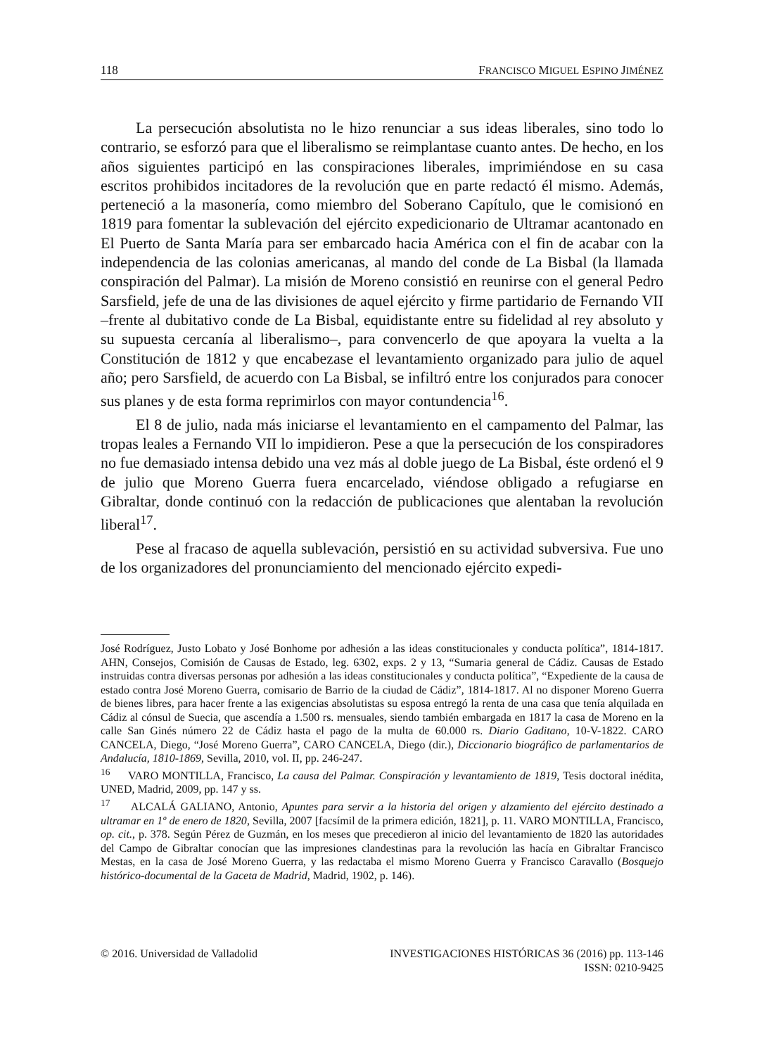118 FRANCISCO MIGUEL ESPINO JIMÉNEZ
La persecución absolutista no le hizo renunciar a sus ideas liberales, sino todo lo contrario, se esforzó para que el liberalismo se reimplantase cuanto antes. De hecho, en los años siguientes participó en las conspiraciones liberales, imprimiéndose en su casa escritos prohibidos incitadores de la revolución que en parte redactó él mismo. Además, perteneció a la masonería, como miembro del Soberano Capítulo, que le comisionó en 1819 para fomentar la sublevación del ejército expedicionario de Ultramar acantonado en El Puerto de Santa María para ser embarcado hacia América con el fin de acabar con la independencia de las colonias americanas, al mando del conde de La Bisbal (la llamada conspiración del Palmar). La misión de Moreno consistió en reunirse con el general Pedro Sarsfield, jefe de una de las divisiones de aquel ejército y firme partidario de Fernando VII –frente al dubitativo conde de La Bisbal, equidistante entre su fidelidad al rey absoluto y su supuesta cercanía al liberalismo–, para convencerlo de que apoyara la vuelta a la Constitución de 1812 y que encabezase el levantamiento organizado para julio de aquel año; pero Sarsfield, de acuerdo con La Bisbal, se infiltró entre los conjurados para conocer sus planes y de esta forma reprimirlos con mayor contundencia<sup>16</sup>.
El 8 de julio, nada más iniciarse el levantamiento en el campamento del Palmar, las tropas leales a Fernando VII lo impidieron. Pese a que la persecución de los conspiradores no fue demasiado intensa debido una vez más al doble juego de La Bisbal, éste ordenó el 9 de julio que Moreno Guerra fuera encarcelado, viéndose obligado a refugiarse en Gibraltar, donde continuó con la redacción de publicaciones que alentaban la revolución liberal<sup>17</sup>.
Pese al fracaso de aquella sublevación, persistió en su actividad subversiva. Fue uno de los organizadores del pronunciamiento del mencionado ejército expedi-
José Rodríguez, Justo Lobato y José Bonhome por adhesión a las ideas constitucionales y conducta política”, 1814-1817. AHN, Consejos, Comisión de Causas de Estado, leg. 6302, exps. 2 y 13, “Sumaria general de Cádiz. Causas de Estado instruidas contra diversas personas por adhesión a las ideas constitucionales y conducta política”, “Expediente de la causa de estado contra José Moreno Guerra, comisario de Barrio de la ciudad de Cádiz”, 1814-1817. Al no disponer Moreno Guerra de bienes libres, para hacer frente a las exigencias absolutistas su esposa entregó la renta de una casa que tenía alquilada en Cádiz al cónsul de Suecia, que ascendía a 1.500 rs. mensuales, siendo también embargada en 1817 la casa de Moreno en la calle San Ginés número 22 de Cádiz hasta el pago de la multa de 60.000 rs. Diario Gaditano, 10-V-1822. CARO CANCELA, Diego, “José Moreno Guerra”, CARO CANCELA, Diego (dir.), Diccionario biográfico de parlamentarios de Andalucía, 1810-1869, Sevilla, 2010, vol. II, pp. 246-247.
<sup>16</sup> VARO MONTILLA, Francisco, La causa del Palmar. Conspiración y levantamiento de 1819, Tesis doctoral inédita, UNED, Madrid, 2009, pp. 147 y ss.
<sup>17</sup> ALCALÁ GALIANO, Antonio, Apuntes para servir a la historia del origen y alzamiento del ejército destinado a ultramar en 1º de enero de 1820, Sevilla, 2007 [facsímil de la primera edición, 1821], p. 11. VARO MONTILLA, Francisco, op. cit., p. 378. Según Pérez de Guzmán, en los meses que precedieron al inicio del levantamiento de 1820 las autoridades del Campo de Gibraltar conocían que las impresiones clandestinas para la revolución las hacía en Gibraltar Francisco Mestas, en la casa de José Moreno Guerra, y las redactaba el mismo Moreno Guerra y Francisco Caravallo (Bosquejo histórico-documental de la Gaceta de Madrid, Madrid, 1902, p. 146).
© 2016. Universidad de Valladolid INVESTIGACIONES HISTÓRICAS 36 (2016) pp. 113-146
ISSN: 0210-9425